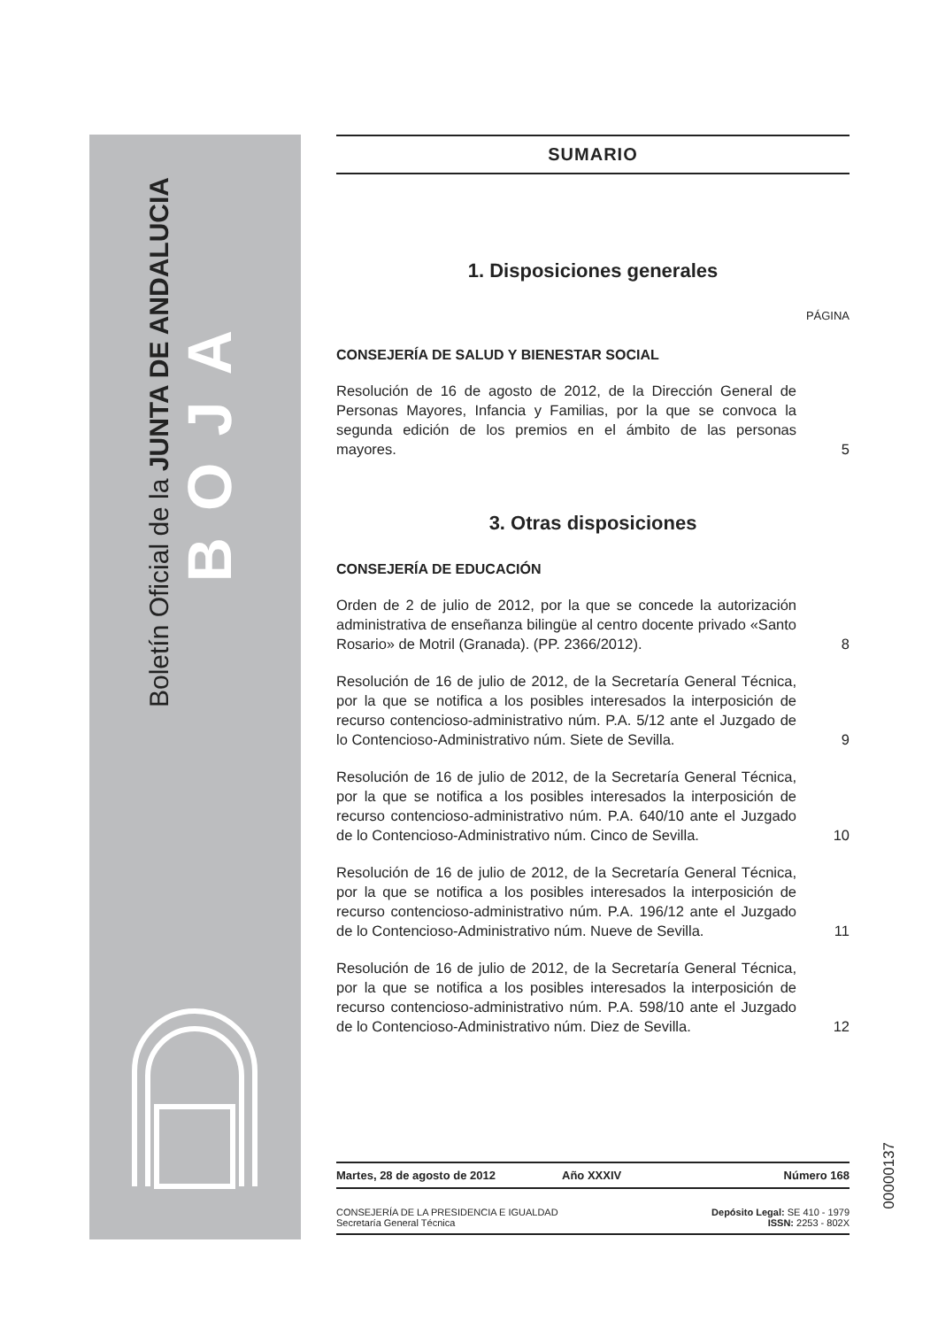Boletín Oficial de la JUNTA DE ANDALUCIA
BOJA
SUMARIO
1. Disposiciones generales
PÁGINA
CONSEJERÍA DE SALUD Y BIENESTAR SOCIAL
Resolución de 16 de agosto de 2012, de la Dirección General de Personas Mayores, Infancia y Familias, por la que se convoca la segunda edición de los premios en el ámbito de las personas mayores.
5
3. Otras disposiciones
CONSEJERÍA DE EDUCACIÓN
Orden de 2 de julio de 2012, por la que se concede la autorización administrativa de enseñanza bilingüe al centro docente privado «Santo Rosario» de Motril (Granada). (PP. 2366/2012).
8
Resolución de 16 de julio de 2012, de la Secretaría General Técnica, por la que se notifica a los posibles interesados la interposición de recurso contencioso-administrativo núm. P.A. 5/12 ante el Juzgado de lo Contencioso-Administrativo núm. Siete de Sevilla.
9
Resolución de 16 de julio de 2012, de la Secretaría General Técnica, por la que se notifica a los posibles interesados la interposición de recurso contencioso-administrativo núm. P.A. 640/10 ante el Juzgado de lo Contencioso-Administrativo núm. Cinco de Sevilla.
10
Resolución de 16 de julio de 2012, de la Secretaría General Técnica, por la que se notifica a los posibles interesados la interposición de recurso contencioso-administrativo núm. P.A. 196/12 ante el Juzgado de lo Contencioso-Administrativo núm. Nueve de Sevilla.
11
Resolución de 16 de julio de 2012, de la Secretaría General Técnica, por la que se notifica a los posibles interesados la interposición de recurso contencioso-administrativo núm. P.A. 598/10 ante el Juzgado de lo Contencioso-Administrativo núm. Diez de Sevilla.
12
Martes, 28 de agosto de 2012 Año XXXIV Número 168
CONSEJERÍA DE LA PRESIDENCIA E IGUALDAD
Secretaría General Técnica
Depósito Legal: SE 410 - 1979
ISSN: 2253 - 802X
00000137